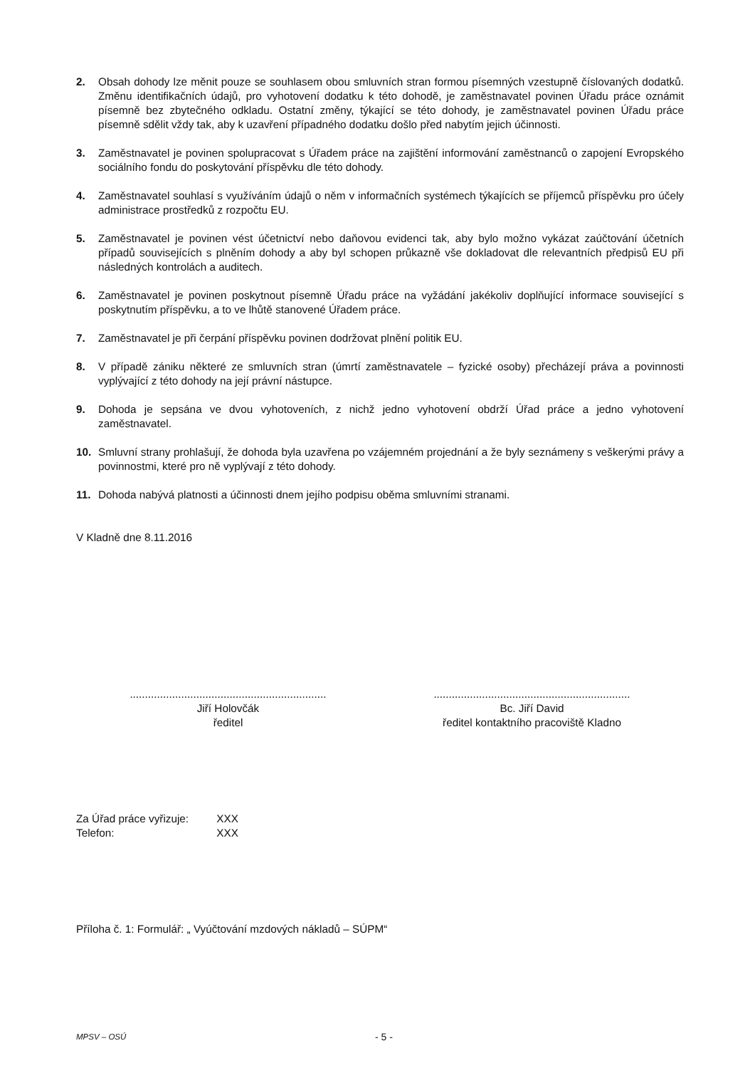2. Obsah dohody lze měnit pouze se souhlasem obou smluvních stran formou písemných vzestupně číslovaných dodatků. Změnu identifikačních údajů, pro vyhotovení dodatku k této dohodě, je zaměstnavatel povinen Úřadu práce oznámit písemně bez zbytečného odkladu. Ostatní změny, týkající se této dohody, je zaměstnavatel povinen Úřadu práce písemně sdělit vždy tak, aby k uzavření případného dodatku došlo před nabytím jejich účinnosti.
3. Zaměstnavatel je povinen spolupracovat s Úřadem práce na zajištění informování zaměstnanců o zapojení Evropského sociálního fondu do poskytování příspěvku dle této dohody.
4. Zaměstnavatel souhlasí s využíváním údajů o něm v informačních systémech týkajících se příjemců příspěvku pro účely administrace prostředků z rozpočtu EU.
5. Zaměstnavatel je povinen vést účetnictví nebo daňovou evidenci tak, aby bylo možno vykázat zaúčtování účetních případů souvisejících s plněním dohody a aby byl schopen průkazně vše dokladovat dle relevantních předpisů EU při následných kontrolách a auditech.
6. Zaměstnavatel je povinen poskytnout písemně Úřadu práce na vyžádání jakékoliv doplňující informace související s poskytnutím příspěvku, a to ve lhůtě stanovené Úřadem práce.
7. Zaměstnavatel je při čerpání příspěvku povinen dodržovat plnění politik EU.
8. V případě zániku některé ze smluvních stran (úmrtí zaměstnavatele – fyzické osoby) přecházejí práva a povinnosti vyplývající z této dohody na její právní nástupce.
9. Dohoda je sepsána ve dvou vyhotoveních, z nichž jedno vyhotovení obdrží Úřad práce a jedno vyhotovení zaměstnavatel.
10. Smluvní strany prohlašují, že dohoda byla uzavřena po vzájemném projednání a že byly seznámeny s veškerými právy a povinnostmi, které pro ně vyplývají z této dohody.
11. Dohoda nabývá platnosti a účinnosti dnem jejího podpisu oběma smluvními stranami.
V Kladně dne 8.11.2016
.................................................................
Jiří Holovčák
ředitel
.................................................................
Bc. Jiří David
ředitel kontaktního pracoviště Kladno
Za Úřad práce vyřizuje: XXX
Telefon: XXX
Příloha č. 1: Formulář: „ Vyúčtování mzdových nákladů – SÚPM“
MPSV – OSÚ - 5 -